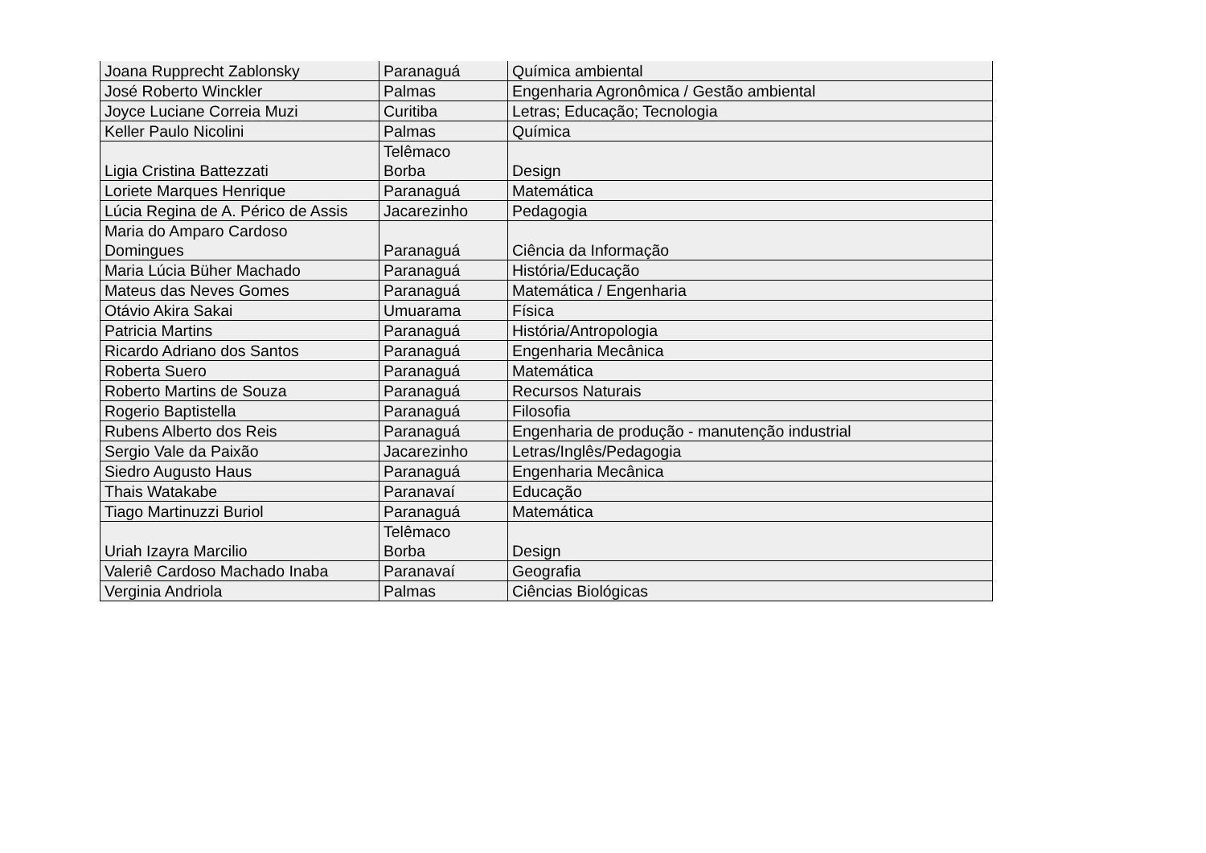| Joana Rupprecht Zablonsky | Paranaguá | Química ambiental |
| José Roberto Winckler | Palmas | Engenharia Agronômica / Gestão ambiental |
| Joyce Luciane Correia Muzi | Curitiba | Letras; Educação; Tecnologia |
| Keller Paulo Nicolini | Palmas | Química |
| Ligia Cristina Battezzati | Telêmaco Borba | Design |
| Loriete Marques Henrique | Paranaguá | Matemática |
| Lúcia Regina de A. Périco de Assis | Jacarezinho | Pedagogia |
| Maria do Amparo Cardoso Domingues | Paranaguá | Ciência da Informação |
| Maria Lúcia Büher Machado | Paranaguá | História/Educação |
| Mateus das Neves Gomes | Paranaguá | Matemática / Engenharia |
| Otávio Akira Sakai | Umuarama | Física |
| Patricia Martins | Paranaguá | História/Antropologia |
| Ricardo Adriano dos Santos | Paranaguá | Engenharia Mecânica |
| Roberta Suero | Paranaguá | Matemática |
| Roberto Martins de Souza | Paranaguá | Recursos Naturais |
| Rogerio Baptistella | Paranaguá | Filosofia |
| Rubens Alberto dos Reis | Paranaguá | Engenharia de produção - manutenção industrial |
| Sergio Vale da Paixão | Jacarezinho | Letras/Inglês/Pedagogia |
| Siedro Augusto Haus | Paranaguá | Engenharia Mecânica |
| Thais Watakabe | Paranavaí | Educação |
| Tiago Martinuzzi Buriol | Paranaguá | Matemática |
| Uriah Izayra Marcilio | Telêmaco Borba | Design |
| Valeriê Cardoso Machado Inaba | Paranavaí | Geografia |
| Verginia Andriola | Palmas | Ciências Biológicas |